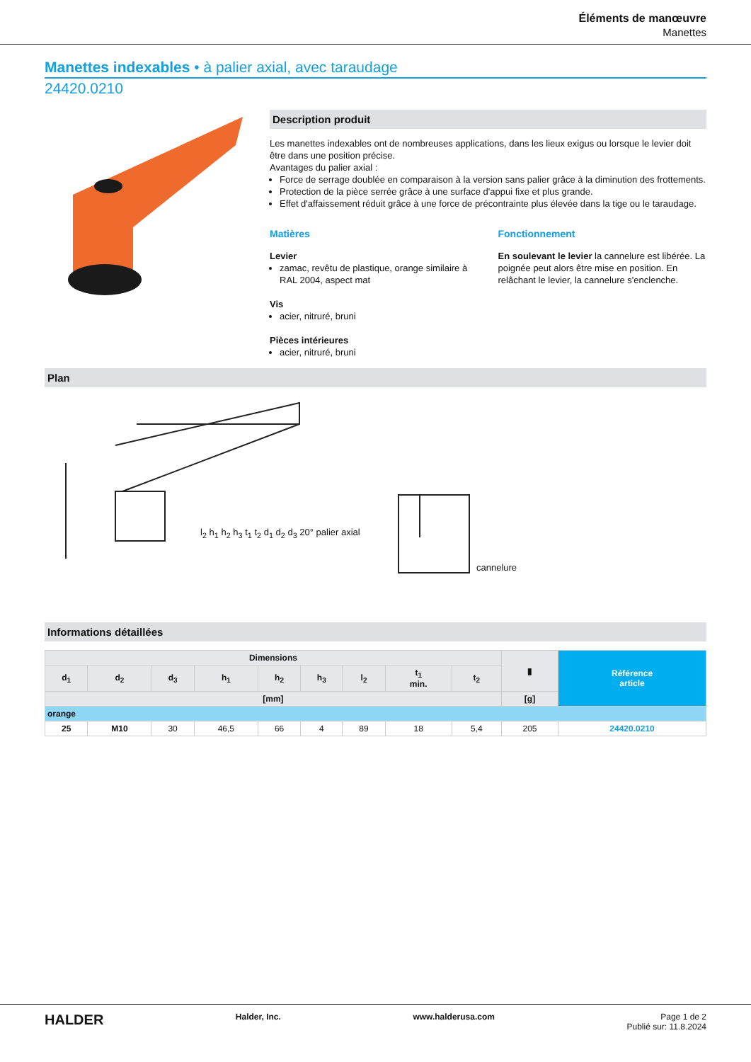Éléments de manœuvre
Manettes
Manettes indexables • à palier axial, avec taraudage
24420.0210
Description produit
Les manettes indexables ont de nombreuses applications, dans les lieux exigus ou lorsque le levier doit être dans une position précise.
Avantages du palier axial :
Force de serrage doublée en comparaison à la version sans palier grâce à la diminution des frottements.
Protection de la pièce serrée grâce à une surface d'appui fixe et plus grande.
Effet d'affaissement réduit grâce à une force de précontrainte plus élevée dans la tige ou le taraudage.
Matières
Levier
zamac, revêtu de plastique, orange similaire à RAL 2004, aspect mat
Vis
acier, nitruré, bruni
Pièces intérieures
acier, nitruré, bruni
Fonctionnement
En soulevant le levier la cannelure est libérée. La poignée peut alors être mise en position. En relâchant le levier, la cannelure s'enclenche.
Plan
l<sub>2</sub> h<sub>1</sub> h<sub>2</sub> h<sub>3</sub> t<sub>1</sub> t<sub>2</sub> d<sub>1</sub> d<sub>2</sub> d<sub>3</sub> 20° palier axial
cannelure
Informations détaillées
| Dimensions | | | | | | | | | ▮ | Référence article |
| --- | --- | --- | --- | --- | --- | --- | --- | --- | --- | --- |
| d<sub>1</sub> | d<sub>2</sub> | d<sub>3</sub> | h<sub>1</sub> | h<sub>2</sub> | h<sub>3</sub> | l<sub>2</sub> | t<sub>1</sub> min. | t<sub>2</sub> | | |
| [mm] | | | | | | | | | [g] | |
| orange | | | | | | | | | | |
| 25 | M10 | 30 | 46,5 | 66 | 4 | 89 | 18 | 5,4 | 205 | 24420.0210 |
HALDER Halder, Inc. www.halderusa.com Page 1 de 2
Publié sur: 11.8.2024